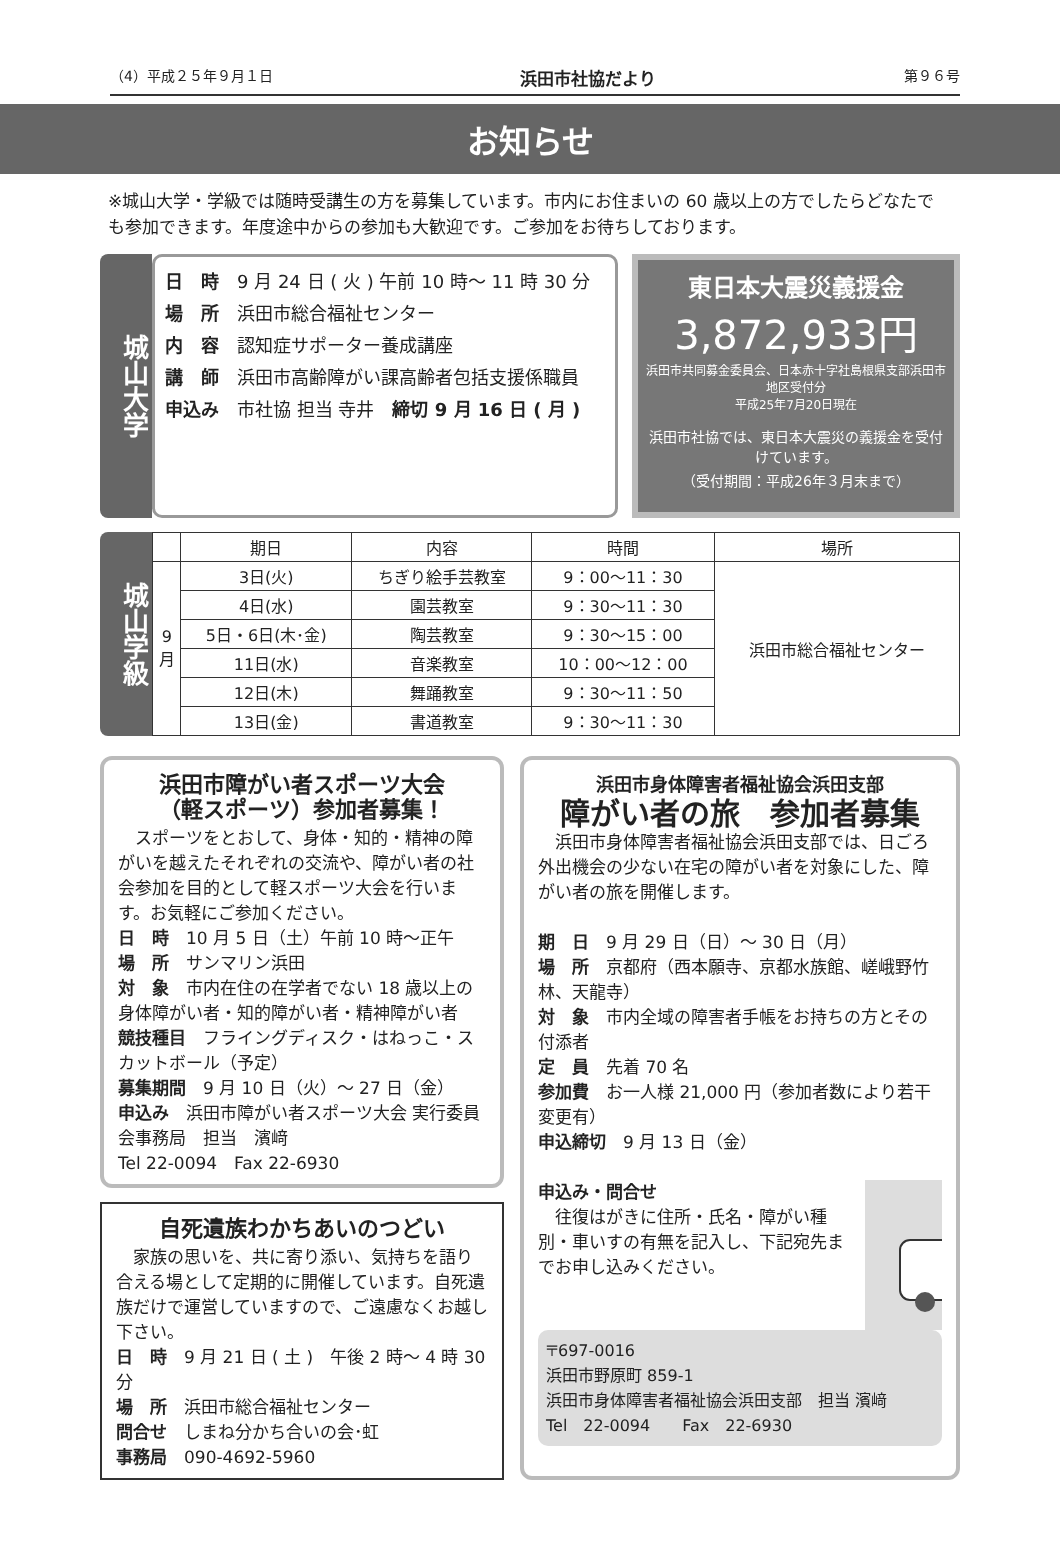（4）平成２５年９月１日 浜田市社協だより 第９６号
お知らせ
※城山大学・学級では随時受講生の方を募集しています。市内にお住まいの 60 歳以上の方でしたらどなたでも参加できます。年度途中からの参加も大歓迎です。ご参加をお待ちしております。
城山大学
日　時　9 月 24 日 ( 火 ) 午前 10 時～ 11 時 30 分
場　所　浜田市総合福祉センター
内　容　認知症サポーター養成講座
講　師　浜田市高齢障がい課高齢者包括支援係職員
申込み　市社協 担当 寺井　締切 9 月 16 日 ( 月 )
東日本大震災義援金
3,872,933円
浜田市共同募金委員会、日本赤十字社島根県支部浜田市地区受付分
平成25年7月20日現在
浜田市社協では、東日本大震災の義援金を受付けています。
（受付期間：平成26年３月末まで）
城山学級
| | 期日 | 内容 | 時間 | 場所 |
| --- | --- | --- | --- | --- |
| 9 月 | 3日(火) | ちぎり絵手芸教室 | 9：00～11：30 | 浜田市総合福祉センター |
| | 4日(水) | 園芸教室 | 9：30～11：30 | |
| | 5日・6日(木･金) | 陶芸教室 | 9：30～15：00 | |
| | 11日(水) | 音楽教室 | 10：00～12：00 | |
| | 12日(木) | 舞踊教室 | 9：30～11：50 | |
| | 13日(金) | 書道教室 | 9：30～11：30 | |
浜田市障がい者スポーツ大会
（軽スポーツ）参加者募集！
　スポーツをとおして、身体・知的・精神の障がいを越えたそれぞれの交流や、障がい者の社会参加を目的として軽スポーツ大会を行います。お気軽にご参加ください。
日　時　10 月 5 日（土）午前 10 時～正午
場　所　サンマリン浜田
対　象　市内在住の在学者でない 18 歳以上の身体障がい者・知的障がい者・精神障がい者
競技種目　フライングディスク・はねっこ・スカットボール（予定）
募集期間　9 月 10 日（火）～ 27 日（金）
申込み　浜田市障がい者スポーツ大会 実行委員会事務局　担当　濱﨑
Tel 22-0094　Fax 22-6930
自死遺族わかちあいのつどい
　家族の思いを、共に寄り添い、気持ちを語り合える場として定期的に開催しています。自死遺族だけで運営していますので、ご遠慮なくお越し下さい。
日　時　9 月 21 日 ( 土 )　午後 2 時～ 4 時 30 分
場　所　浜田市総合福祉センター
問合せ　しまね分かち合いの会･虹
事務局　090-4692-5960
浜田市身体障害者福祉協会浜田支部
障がい者の旅　参加者募集
　浜田市身体障害者福祉協会浜田支部では、日ごろ外出機会の少ない在宅の障がい者を対象にした、障がい者の旅を開催します。
期　日　9 月 29 日（日）～ 30 日（月）
場　所　京都府（西本願寺、京都水族館、嵯峨野竹林、天龍寺）
対　象　市内全域の障害者手帳をお持ちの方とその付添者
定　員　先着 70 名
参加費　お一人様 21,000 円（参加者数により若干変更有）
申込締切　9 月 13 日（金）
申込み・問合せ
　往復はがきに住所・氏名・障がい種別・車いすの有無を記入し、下記宛先までお申し込みください。
〒697-0016
浜田市野原町 859-1
浜田市身体障害者福祉協会浜田支部　担当 濱﨑
Tel　22-0094　　Fax　22-6930